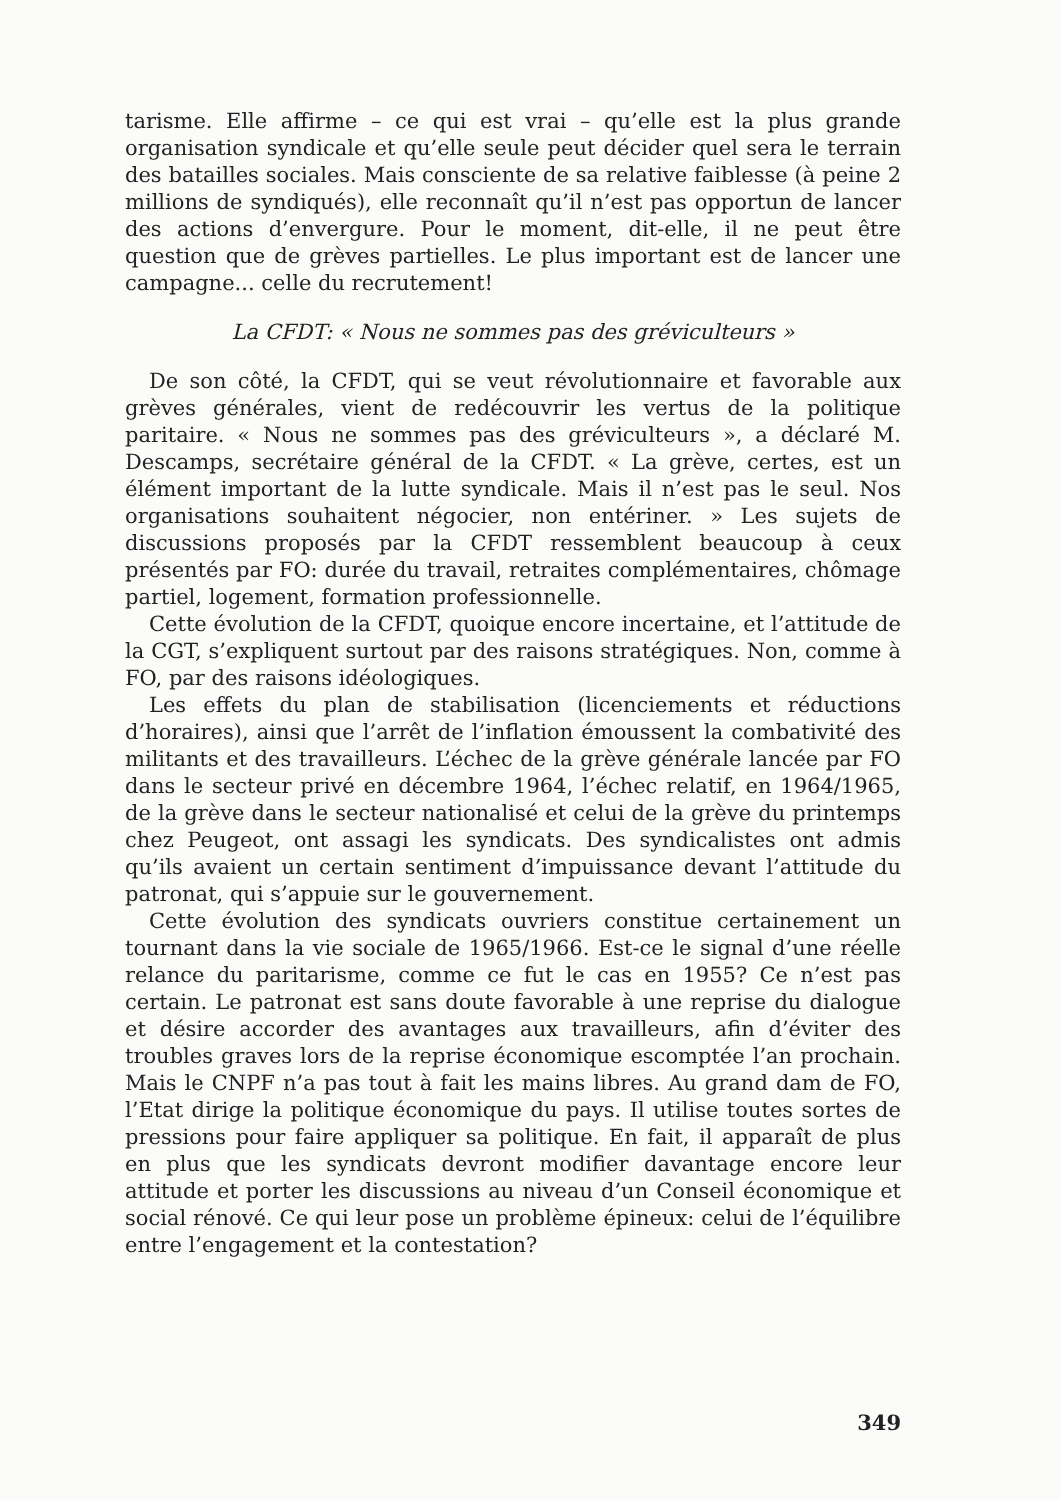tarisme. Elle affirme – ce qui est vrai – qu’elle est la plus grande organisation syndicale et qu’elle seule peut décider quel sera le terrain des batailles sociales. Mais consciente de sa relative faiblesse (à peine 2 millions de syndiqués), elle reconnaît qu’il n’est pas opportun de lancer des actions d’envergure. Pour le moment, dit-elle, il ne peut être question que de grèves partielles. Le plus important est de lancer une campagne... celle du recrutement!
La CFDT: « Nous ne sommes pas des gréviculteurs »
De son côté, la CFDT, qui se veut révolutionnaire et favorable aux grèves générales, vient de redécouvrir les vertus de la politique paritaire. « Nous ne sommes pas des gréviculteurs », a déclaré M. Descamps, secrétaire général de la CFDT. « La grève, certes, est un élément important de la lutte syndicale. Mais il n’est pas le seul. Nos organisations souhaitent négocier, non entériner. » Les sujets de discussions proposés par la CFDT ressemblent beaucoup à ceux présentés par FO: durée du travail, retraites complémentaires, chômage partiel, logement, formation professionnelle.
Cette évolution de la CFDT, quoique encore incertaine, et l’attitude de la CGT, s’expliquent surtout par des raisons stratégiques. Non, comme à FO, par des raisons idéologiques.
Les effets du plan de stabilisation (licenciements et réductions d’horaires), ainsi que l’arrêt de l’inflation émoussent la combativité des militants et des travailleurs. L’échec de la grève générale lancée par FO dans le secteur privé en décembre 1964, l’échec relatif, en 1964/1965, de la grève dans le secteur nationalisé et celui de la grève du printemps chez Peugeot, ont assagi les syndicats. Des syndicalistes ont admis qu’ils avaient un certain sentiment d’impuissance devant l’attitude du patronat, qui s’appuie sur le gouvernement.
Cette évolution des syndicats ouvriers constitue certainement un tournant dans la vie sociale de 1965/1966. Est-ce le signal d’une réelle relance du paritarisme, comme ce fut le cas en 1955? Ce n’est pas certain. Le patronat est sans doute favorable à une reprise du dialogue et désire accorder des avantages aux travailleurs, afin d’éviter des troubles graves lors de la reprise économique escomptée l’an prochain. Mais le CNPF n’a pas tout à fait les mains libres. Au grand dam de FO, l’Etat dirige la politique économique du pays. Il utilise toutes sortes de pressions pour faire appliquer sa politique. En fait, il apparaît de plus en plus que les syndicats devront modifier davantage encore leur attitude et porter les discussions au niveau d’un Conseil économique et social rénové. Ce qui leur pose un problème épineux: celui de l’équilibre entre l’engagement et la contestation?
349